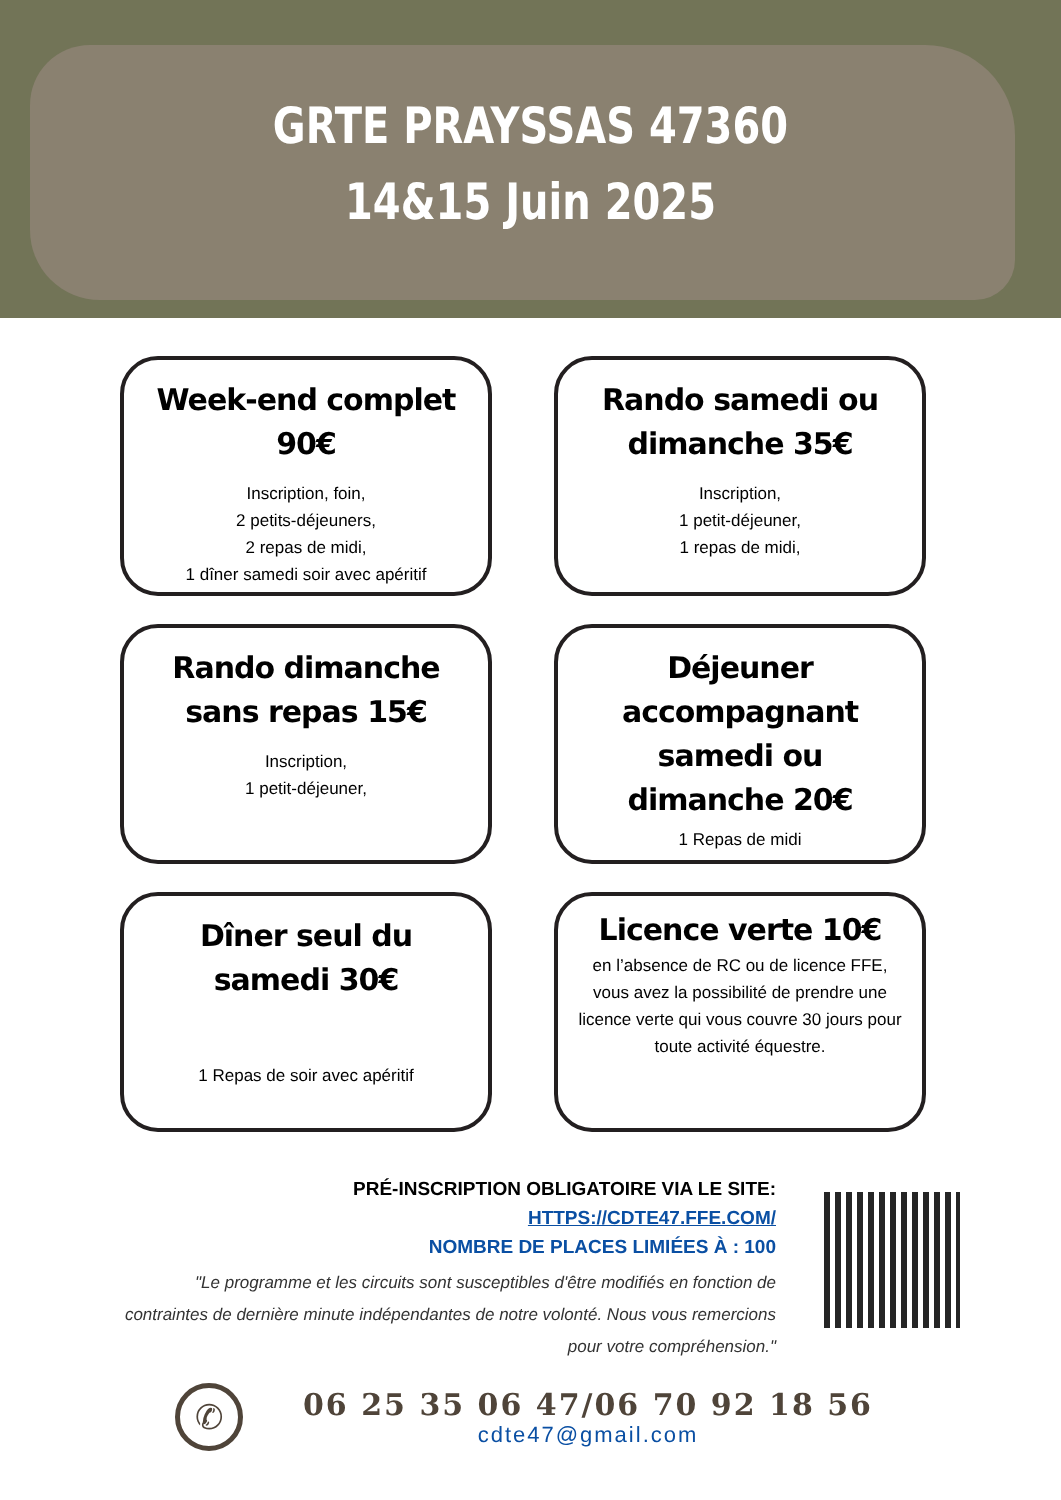GRTE PRAYSSAS 47360
14&15 Juin 2025
Week-end complet 90€
Inscription, foin,
2 petits-déjeuners,
2 repas de midi,
1 dîner samedi soir avec apéritif
Rando samedi ou dimanche 35€
Inscription,
1 petit-déjeuner,
1 repas de midi,
Rando dimanche sans repas 15€
Inscription,
1 petit-déjeuner,
Déjeuner accompagnant samedi ou dimanche 20€
1 Repas de midi
Dîner seul du samedi 30€
1 Repas de soir avec apéritif
Licence verte 10€
en l’absence de RC ou de licence FFE, vous avez la possibilité de prendre une licence verte qui vous couvre 30 jours pour toute activité équestre.
PRÉ-INSCRIPTION OBLIGATOIRE VIA LE SITE:
HTTPS://CDTE47.FFE.COM/
NOMBRE DE PLACES LIMIÉES À : 100
"Le programme et les circuits sont susceptibles d'être modifiés en fonction de contraintes de dernière minute indépendantes de notre volonté. Nous vous remercions pour votre compréhension."
✆
06 25 35 06 47/06 70 92 18 56
cdte47@gmail.com